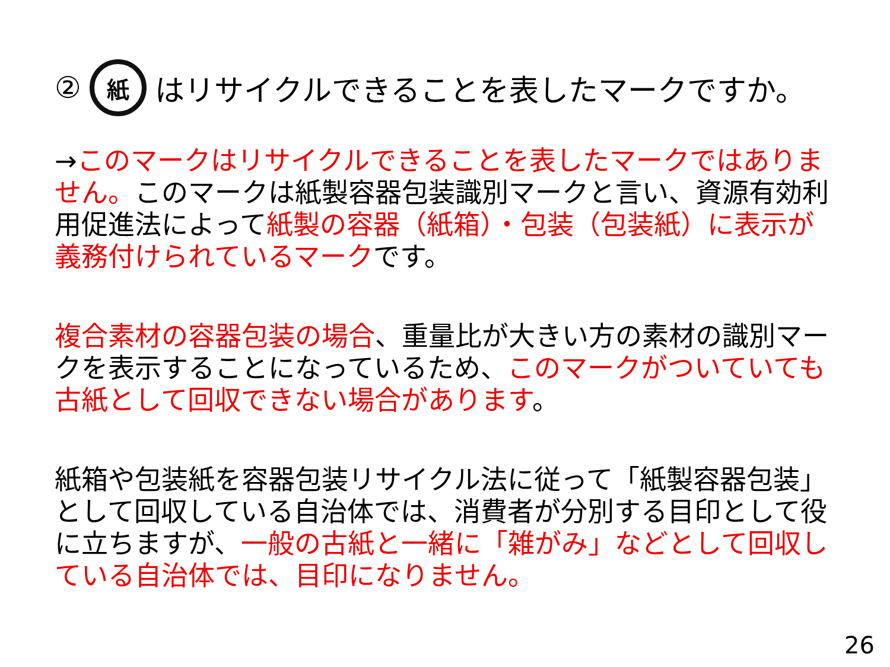② 紙 はリサイクルできることを表したマークですか。
→このマークはリサイクルできることを表したマークではありません。このマークは紙製容器包装識別マークと言い、資源有効利用促進法によって紙製の容器（紙箱）・包装（包装紙）に表示が義務付けられているマークです。
複合素材の容器包装の場合、重量比が大きい方の素材の識別マークを表示することになっているため、このマークがついていても古紙として回収できない場合があります。
紙箱や包装紙を容器包装リサイクル法に従って「紙製容器包装」として回収している自治体では、消費者が分別する目印として役に立ちますが、一般の古紙と一緒に「雑がみ」などとして回収している自治体では、目印になりません。
26